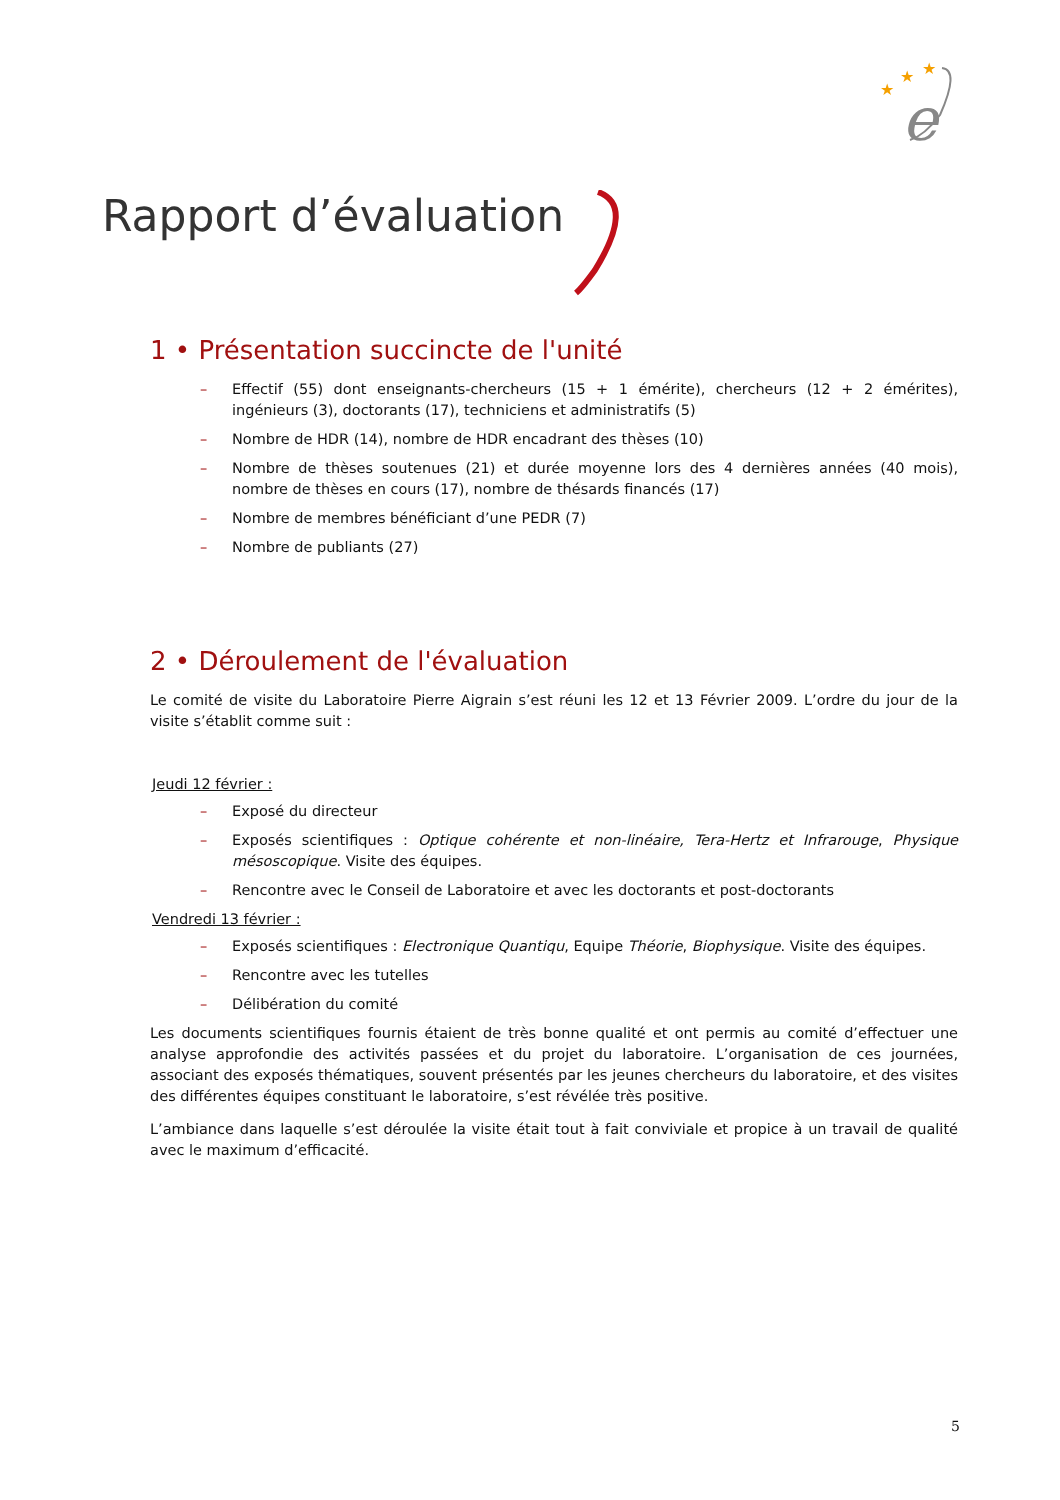e
★
★
★
Rapport d’évaluation
1 • Présentation succincte de l'unité
– Effectif (55) dont enseignants-chercheurs (15 + 1 émérite), chercheurs (12 + 2 émérites), ingénieurs (3), doctorants (17), techniciens et administratifs (5)
– Nombre de HDR (14), nombre de HDR encadrant des thèses (10)
– Nombre de thèses soutenues (21) et durée moyenne lors des 4 dernières années (40 mois), nombre de thèses en cours (17), nombre de thésards financés (17)
– Nombre de membres bénéficiant d’une PEDR (7)
– Nombre de publiants (27)
2 • Déroulement de l'évaluation
Le comité de visite du Laboratoire Pierre Aigrain s’est réuni les 12 et 13 Février 2009. L’ordre du jour de la visite s’établit comme suit :
Jeudi 12 février :
– Exposé du directeur
– Exposés scientifiques : Optique cohérente et non-linéaire, Tera-Hertz et Infrarouge, Physique mésoscopique. Visite des équipes.
– Rencontre avec le Conseil de Laboratoire et avec les doctorants et post-doctorants
Vendredi 13 février :
– Exposés scientifiques : Electronique Quantiqu, Equipe Théorie, Biophysique. Visite des équipes.
– Rencontre avec les tutelles
– Délibération du comité
Les documents scientifiques fournis étaient de très bonne qualité et ont permis au comité d’effectuer une analyse approfondie des activités passées et du projet du laboratoire. L’organisation de ces journées, associant des exposés thématiques, souvent présentés par les jeunes chercheurs du laboratoire, et des visites des différentes équipes constituant le laboratoire, s’est révélée très positive.
L’ambiance dans laquelle s’est déroulée la visite était tout à fait conviviale et propice à un travail de qualité avec le maximum d’efficacité.
5